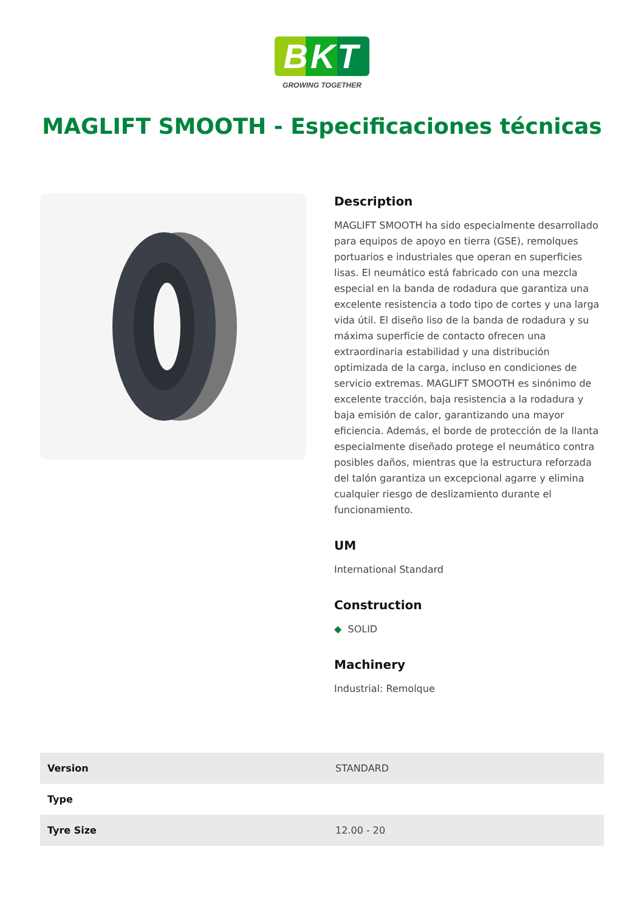BKT
GROWING TOGETHER
MAGLIFT SMOOTH - Especificaciones técnicas
Description
MAGLIFT SMOOTH ha sido especialmente desarrollado para equipos de apoyo en tierra (GSE), remolques portuarios e industriales que operan en superficies lisas. El neumático está fabricado con una mezcla especial en la banda de rodadura que garantiza una excelente resistencia a todo tipo de cortes y una larga vida útil. El diseño liso de la banda de rodadura y su máxima superficie de contacto ofrecen una extraordinaria estabilidad y una distribución optimizada de la carga, incluso en condiciones de servicio extremas. MAGLIFT SMOOTH es sinónimo de excelente tracción, baja resistencia a la rodadura y baja emisión de calor, garantizando una mayor eficiencia. Además, el borde de protección de la llanta especialmente diseñado protege el neumático contra posibles daños, mientras que la estructura reforzada del talón garantiza un excepcional agarre y elimina cualquier riesgo de deslizamiento durante el funcionamiento.
UM
International Standard
Construction
◆ SOLID
Machinery
Industrial: Remolque
| Version | STANDARD |
| Type | |
| Tyre Size | 12.00 - 20 |